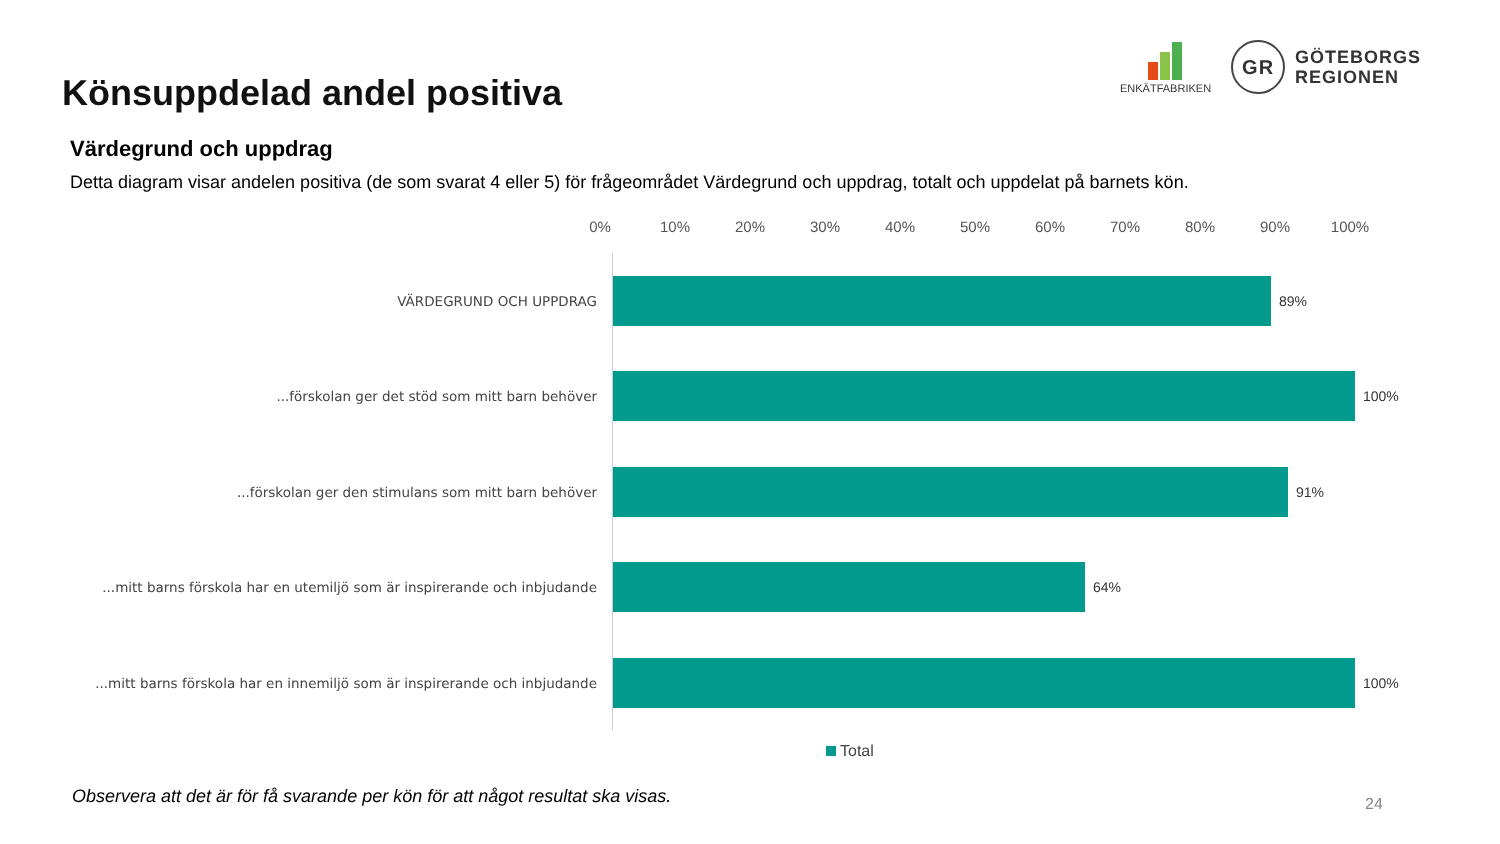Könsuppdelad andel positiva
ENKÄTFABRIKEN
GR
GÖTEBORGS
REGIONEN
Värdegrund och uppdrag
Detta diagram visar andelen positiva (de som svarat 4 eller 5) för frågeområdet Värdegrund och uppdrag, totalt och uppdelat på barnets kön.
0% 10% 20% 30% 40% 50% 60% 70% 80% 90% 100%
VÄRDEGRUND OCH UPPDRAG 89%
...förskolan ger det stöd som mitt barn behöver 100%
...förskolan ger den stimulans som mitt barn behöver 91%
...mitt barns förskola har en utemiljö som är inspirerande och inbjudande
64%
...mitt barns förskola har en innemiljö som är inspirerande och inbjudande
100%
Total
Observera att det är för få svarande per kön för att något resultat ska visas.
24